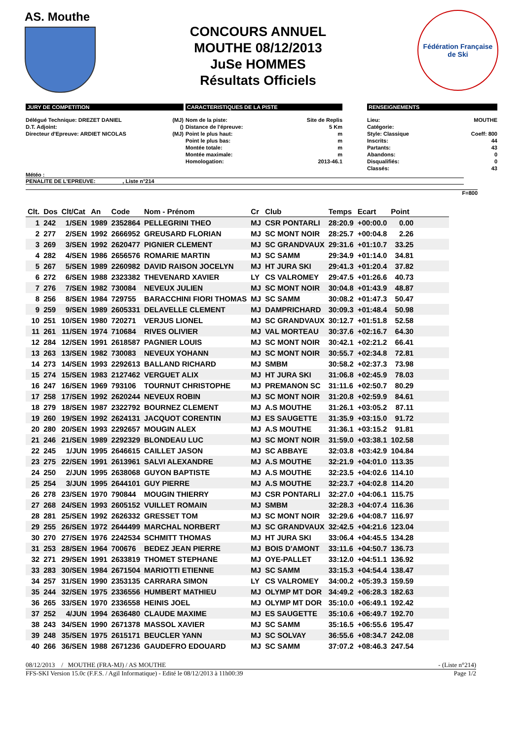AS. Mouthe
CONCOURS ANNUEL
MOUTHE 08/12/2013
JuSe HOMMES
Résultats Officiels
Fédération Française
de Ski
JURY DE COMPETITION
Délégué Technique: DREZET DANIEL (MJ)
D.T. Adjoint: ()
Directeur d'Epreuve: ARDIET NICOLAS (MJ)
CARACTERISTIQUES DE LA PISTE
Nom de la piste: Site de Replis
Distance de l'épreuve: 5 Km
Point le plus haut: m
Point le plus bas: m
Montée totale: m
Montée maximale: m
Homologation: 2013-46.1
RENSEIGNEMENTS
Lieu: MOUTHE
Catégorie:
Style: Classique Coeff: 800
Inscrits: 44
Partants: 43
Abandons: 0
Disqualifiés: 0
Classés: 43
Météo :
PENALITE DE L'EPREUVE: , Liste n°214
F=800
| Clt. | Dos | Clt/Cat | An | Code | Nom - Prénom | Cr | Club | Temps | Ecart | Point | |
| --- | --- | --- | --- | --- | --- | --- | --- | --- | --- | --- | --- |
| 1 | 242 | 1/SEN | 1989 | 2352864 | PELLEGRINI THEO | MJ | CSR PONTARLI | 28:20.9 | +00:00.0 | 0.00 | |
| 2 | 277 | 2/SEN | 1992 | 2666952 | GREUSARD FLORIAN | MJ | SC MONT NOIR | 28:25.7 | +00:04.8 | 2.26 | |
| 3 | 269 | 3/SEN | 1992 | 2620477 | PIGNIER CLEMENT | MJ | SC GRANDVAUX | 29:31.6 | +01:10.7 | 33.25 | |
| 4 | 282 | 4/SEN | 1986 | 2656576 | ROMARIE MARTIN | MJ | SC SAMM | 29:34.9 | +01:14.0 | 34.81 | |
| 5 | 267 | 5/SEN | 1989 | 2260982 | DAVID RAISON JOCELYN | MJ | HT JURA SKI | 29:41.3 | +01:20.4 | 37.82 | |
| 6 | 272 | 6/SEN | 1988 | 2323382 | THEVENARD XAVIER | LY | CS VALROMEY | 29:47.5 | +01:26.6 | 40.73 | |
| 7 | 276 | 7/SEN | 1982 | 730084 | NEVEUX JULIEN | MJ | SC MONT NOIR | 30:04.8 | +01:43.9 | 48.87 | |
| 8 | 256 | 8/SEN | 1984 | 729755 | BARACCHINI FIORI THOMAS | MJ | SC SAMM | 30:08.2 | +01:47.3 | 50.47 | |
| 9 | 259 | 9/SEN | 1989 | 2605331 | DELAVELLE CLEMENT | MJ | DAMPRICHARD | 30:09.3 | +01:48.4 | 50.98 | |
| 10 | 251 | 10/SEN | 1980 | 720271 | VERJUS LIONEL | MJ | SC GRANDVAUX | 30:12.7 | +01:51.8 | 52.58 | |
| 11 | 261 | 11/SEN | 1974 | 710684 | RIVES OLIVIER | MJ | VAL MORTEAU | 30:37.6 | +02:16.7 | 64.30 | |
| 12 | 284 | 12/SEN | 1991 | 2618587 | PAGNIER LOUIS | MJ | SC MONT NOIR | 30:42.1 | +02:21.2 | 66.41 | |
| 13 | 263 | 13/SEN | 1982 | 730083 | NEVEUX YOHANN | MJ | SC MONT NOIR | 30:55.7 | +02:34.8 | 72.81 | |
| 14 | 273 | 14/SEN | 1993 | 2292613 | BALLAND RICHARD | MJ | SMBM | 30:58.2 | +02:37.3 | 73.98 | |
| 15 | 274 | 15/SEN | 1983 | 2127462 | VERGUET ALIX | MJ | HT JURA SKI | 31:06.8 | +02:45.9 | 78.03 | |
| 16 | 247 | 16/SEN | 1969 | 793106 | TOURNUT CHRISTOPHE | MJ | PREMANON SC | 31:11.6 | +02:50.7 | 80.29 | |
| 17 | 258 | 17/SEN | 1992 | 2620244 | NEVEUX ROBIN | MJ | SC MONT NOIR | 31:20.8 | +02:59.9 | 84.61 | |
| 18 | 279 | 18/SEN | 1987 | 2322792 | BOURNEZ CLEMENT | MJ | A.S MOUTHE | 31:26.1 | +03:05.2 | 87.11 | |
| 19 | 260 | 19/SEN | 1992 | 2624131 | JACQUOT CORENTIN | MJ | ES SAUGETTE | 31:35.9 | +03:15.0 | 91.72 | |
| 20 | 280 | 20/SEN | 1993 | 2292657 | MOUGIN ALEX | MJ | A.S MOUTHE | 31:36.1 | +03:15.2 | 91.81 | |
| 21 | 246 | 21/SEN | 1989 | 2292329 | BLONDEAU LUC | MJ | SC MONT NOIR | 31:59.0 | +03:38.1 | 102.58 | |
| 22 | 245 | 1/JUN | 1995 | 2646615 | CAILLET JASON | MJ | SC ABBAYE | 32:03.8 | +03:42.9 | 104.84 | |
| 23 | 275 | 22/SEN | 1991 | 2613961 | SALVI ALEXANDRE | MJ | A.S MOUTHE | 32:21.9 | +04:01.0 | 113.35 | |
| 24 | 250 | 2/JUN | 1995 | 2638068 | GUYON BAPTISTE | MJ | A.S MOUTHE | 32:23.5 | +04:02.6 | 114.10 | |
| 25 | 254 | 3/JUN | 1995 | 2644101 | GUY PIERRE | MJ | A.S MOUTHE | 32:23.7 | +04:02.8 | 114.20 | |
| 26 | 278 | 23/SEN | 1970 | 790844 | MOUGIN THIERRY | MJ | CSR PONTARLI | 32:27.0 | +04:06.1 | 115.75 | |
| 27 | 268 | 24/SEN | 1993 | 2605152 | VUILLET ROMAIN | MJ | SMBM | 32:28.3 | +04:07.4 | 116.36 | |
| 28 | 281 | 25/SEN | 1992 | 2626332 | GRESSET TOM | MJ | SC MONT NOIR | 32:29.6 | +04:08.7 | 116.97 | |
| 29 | 255 | 26/SEN | 1972 | 2644499 | MARCHAL NORBERT | MJ | SC GRANDVAUX | 32:42.5 | +04:21.6 | 123.04 | |
| 30 | 270 | 27/SEN | 1976 | 2242534 | SCHMITT THOMAS | MJ | HT JURA SKI | 33:06.4 | +04:45.5 | 134.28 | |
| 31 | 253 | 28/SEN | 1964 | 700676 | BEDEZ JEAN PIERRE | MJ | BOIS D'AMONT | 33:11.6 | +04:50.7 | 136.73 | |
| 32 | 271 | 29/SEN | 1991 | 2633819 | THOMET STEPHANE | MJ | OYE-PALLET | 33:12.0 | +04:51.1 | 136.92 | |
| 33 | 283 | 30/SEN | 1984 | 2671504 | MARIOTTI ETIENNE | MJ | SC SAMM | 33:15.3 | +04:54.4 | 138.47 | |
| 34 | 257 | 31/SEN | 1990 | 2353135 | CARRARA SIMON | LY | CS VALROMEY | 34:00.2 | +05:39.3 | 159.59 | |
| 35 | 244 | 32/SEN | 1975 | 2336556 | HUMBERT MATHIEU | MJ | OLYMP MT DOR | 34:49.2 | +06:28.3 | 182.63 | |
| 36 | 265 | 33/SEN | 1970 | 2336558 | HEINIS JOEL | MJ | OLYMP MT DOR | 35:10.0 | +06:49.1 | 192.42 | |
| 37 | 252 | 4/JUN | 1994 | 2636480 | CLAUDE MAXIME | MJ | ES SAUGETTE | 35:10.6 | +06:49.7 | 192.70 | |
| 38 | 243 | 34/SEN | 1990 | 2671378 | MASSOL XAVIER | MJ | SC SAMM | 35:16.5 | +06:55.6 | 195.47 | |
| 39 | 248 | 35/SEN | 1975 | 2615171 | BEUCLER YANN | MJ | SC SOLVAY | 36:55.6 | +08:34.7 | 242.08 | |
| 40 | 266 | 36/SEN | 1988 | 2671236 | GAUDEFRO EDOUARD | MJ | SC SAMM | 37:07.2 | +08:46.3 | 247.54 | |
08/12/2013 / MOUTHE (FRA-MJ) / AS MOUTHE - (Liste n°214)
FFS-SKI Version 15.0c (F.F.S. / Agil Informatique) - Edité le 08/12/2013 à 11h00:39 Page 1/2